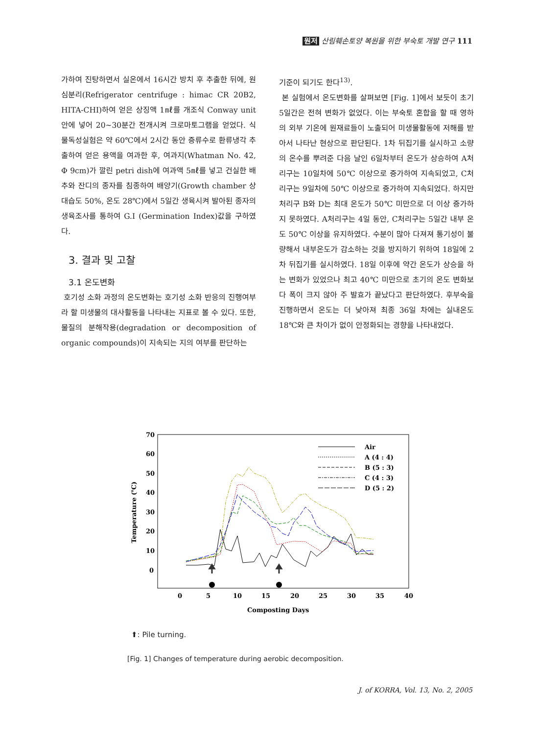원저 산림훼손토양 복원을 위한 부숙토 개발 연구 111
가하여 진탕하면서 실온에서 16시간 방치 후 추출한 뒤에, 원심분리(Refrigerator centrifuge : himac CR 20B2, HITA-CHI)하여 얻은 상징액 1㎖를 개조식 Conway unit 안에 넣어 20~30분간 전개시켜 크로마토그램을 얻었다. 식물독성실험은 약 60℃에서 2시간 동안 증류수로 환류냉각 추출하여 얻은 용액을 여과한 후, 여과지(Whatman No. 42, Φ 9cm)가 깔린 petri dish에 여과액 5㎖를 넣고 건실한 배추와 잔디의 종자를 침종하여 배양기(Growth chamber 상대습도 50%, 온도 28℃)에서 5일간 생육시켜 발아된 종자의 생육조사를 통하여 G.I (Germination Index)값을 구하였다.
3. 결과 및 고찰
3.1 온도변화
호기성 소화 과정의 온도변화는 호기성 소화 반응의 진행여부라 할 미생물의 대사활동을 나타내는 지표로 볼 수 있다. 또한, 물질의 분해작용(degradation or decomposition of organic compounds)이 지속되는 지의 여부를 판단하는
기준이 되기도 한다<sup>13)</sup>.
본 실험에서 온도변화를 살펴보면 [Fig. 1]에서 보듯이 초기 5일간은 전혀 변화가 없었다. 이는 부숙토 혼합을 할 때 영하의 외부 기온에 원재료들이 노출되어 미생물활동에 저해를 받아서 나타난 현상으로 판단된다. 1차 뒤집기를 실시하고 소량의 온수를 뿌려준 다음 날인 6일차부터 온도가 상승하여 A처리구는 10일차에 50℃ 이상으로 증가하여 지속되었고, C처리구는 9일차에 50℃ 이상으로 증가하여 지속되었다. 하지만 처리구 B와 D는 최대 온도가 50℃ 미만으로 더 이상 증가하지 못하였다. A처리구는 4일 동안, C처리구는 5일간 내부 온도 50℃ 이상을 유지하였다. 수분이 많아 다져져 통기성이 불량해서 내부온도가 감소하는 것을 방지하기 위하여 18일에 2차 뒤집기를 실시하였다. 18일 이후에 약간 온도가 상승을 하는 변화가 있었으나 최고 40℃ 미만으로 초기의 온도 변화보다 폭이 크지 않아 주 발효가 끝났다고 판단하였다. 후부숙을 진행하면서 온도는 더 낮아져 최종 36일 차에는 실내온도 18℃와 큰 차이가 없이 안정화되는 경향을 나타내었다.
70
60
50
40
30
20
10
0
0
5
10
15
20
25
30
35
40
Composting Days
Temperature (℃)
Air
A (4 : 4)
B (5 : 3)
C (4 : 3)
D (5 : 2)
⬆: Pile turning.
[Fig. 1] Changes of temperature during aerobic decomposition.
J. of KORRA, Vol. 13, No. 2, 2005